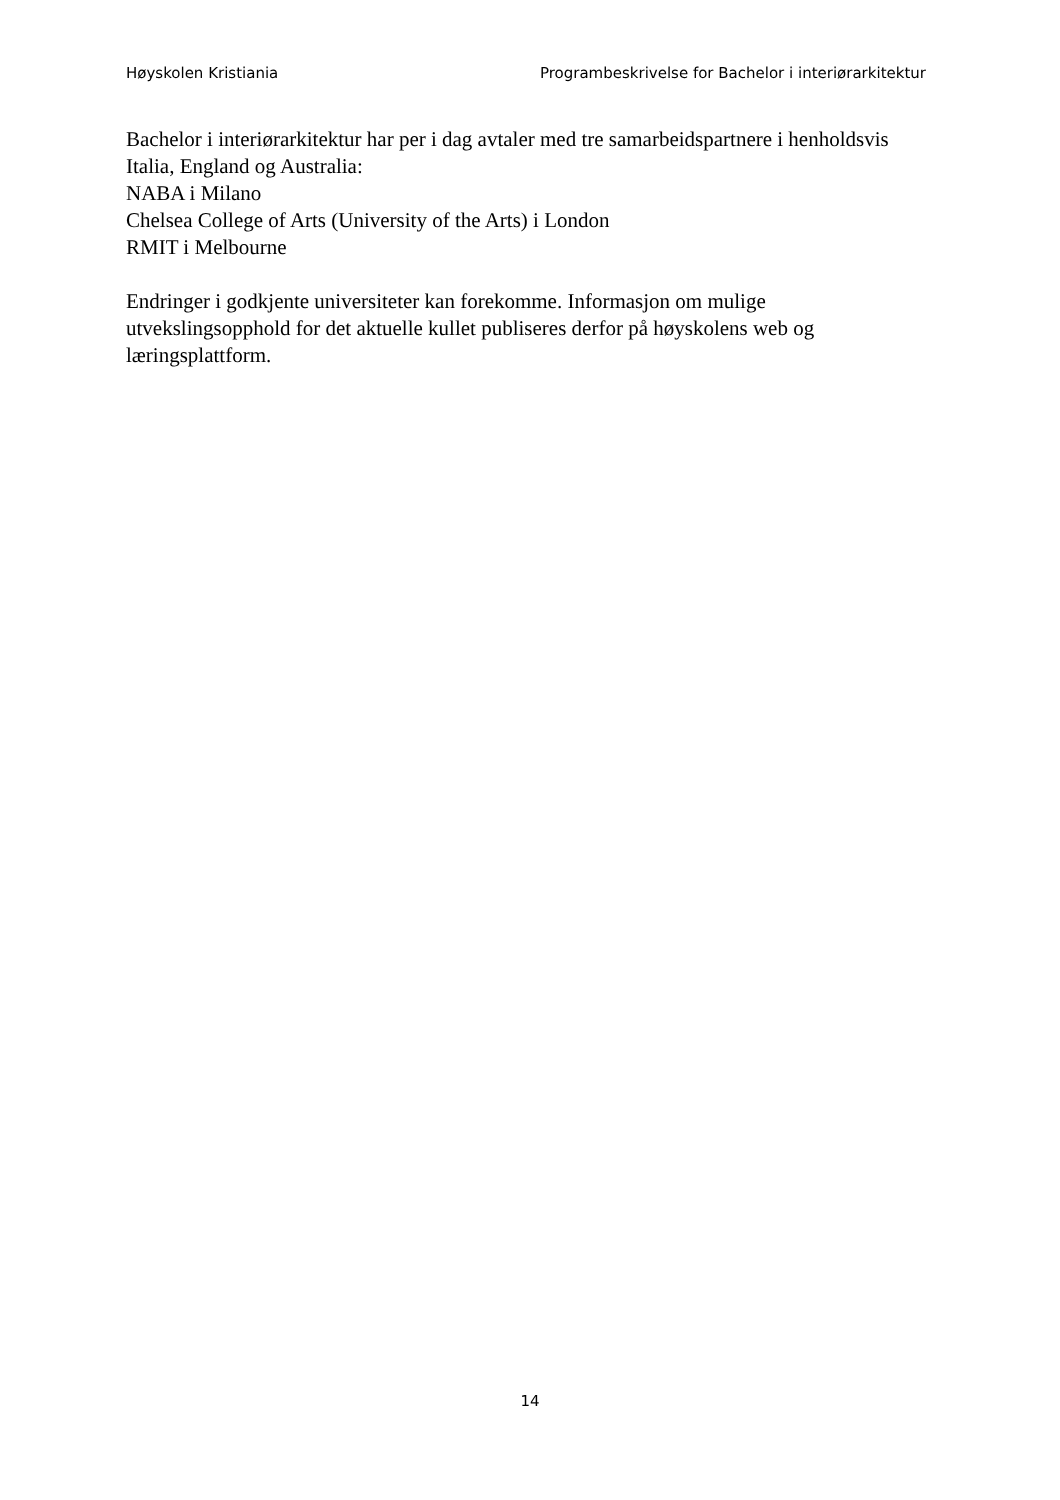Høyskolen Kristiania Programbeskrivelse for Bachelor i interiørarkitektur
Bachelor i interiørarkitektur har per i dag avtaler med tre samarbeidspartnere i henholdsvis
Italia, England og Australia:
NABA i Milano
Chelsea College of Arts (University of the Arts) i London
RMIT i Melbourne
Endringer i godkjente universiteter kan forekomme. Informasjon om mulige
utvekslingsopphold for det aktuelle kullet publiseres derfor på høyskolens web og
læringsplattform.
14